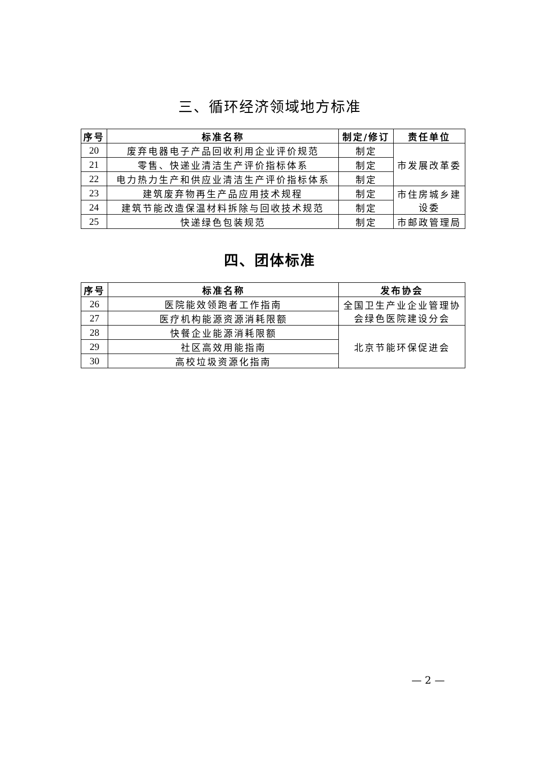三、循环经济领域地方标准
| 序号 | 标准名称 | 制定/修订 | 责任单位 |
| --- | --- | --- | --- |
| 20 | 废弃电器电子产品回收利用企业评价规范 | 制定 | 市发展改革委 |
| 21 | 零售、快递业清洁生产评价指标体系 | 制定 | |
| 22 | 电力热力生产和供应业清洁生产评价指标体系 | 制定 | |
| 23 | 建筑废弃物再生产品应用技术规程 | 制定 | 市住房城乡建设委 |
| 24 | 建筑节能改造保温材料拆除与回收技术规范 | 制定 | |
| 25 | 快递绿色包装规范 | 制定 | 市邮政管理局 |
四、团体标准
| 序号 | 标准名称 | 发布协会 |
| --- | --- | --- |
| 26 | 医院能效领跑者工作指南 | 全国卫生产业企业管理协会绿色医院建设分会 |
| 27 | 医疗机构能源资源消耗限额 | |
| 28 | 快餐企业能源消耗限额 | 北京节能环保促进会 |
| 29 | 社区高效用能指南 | |
| 30 | 高校垃圾资源化指南 | |
— 2 —